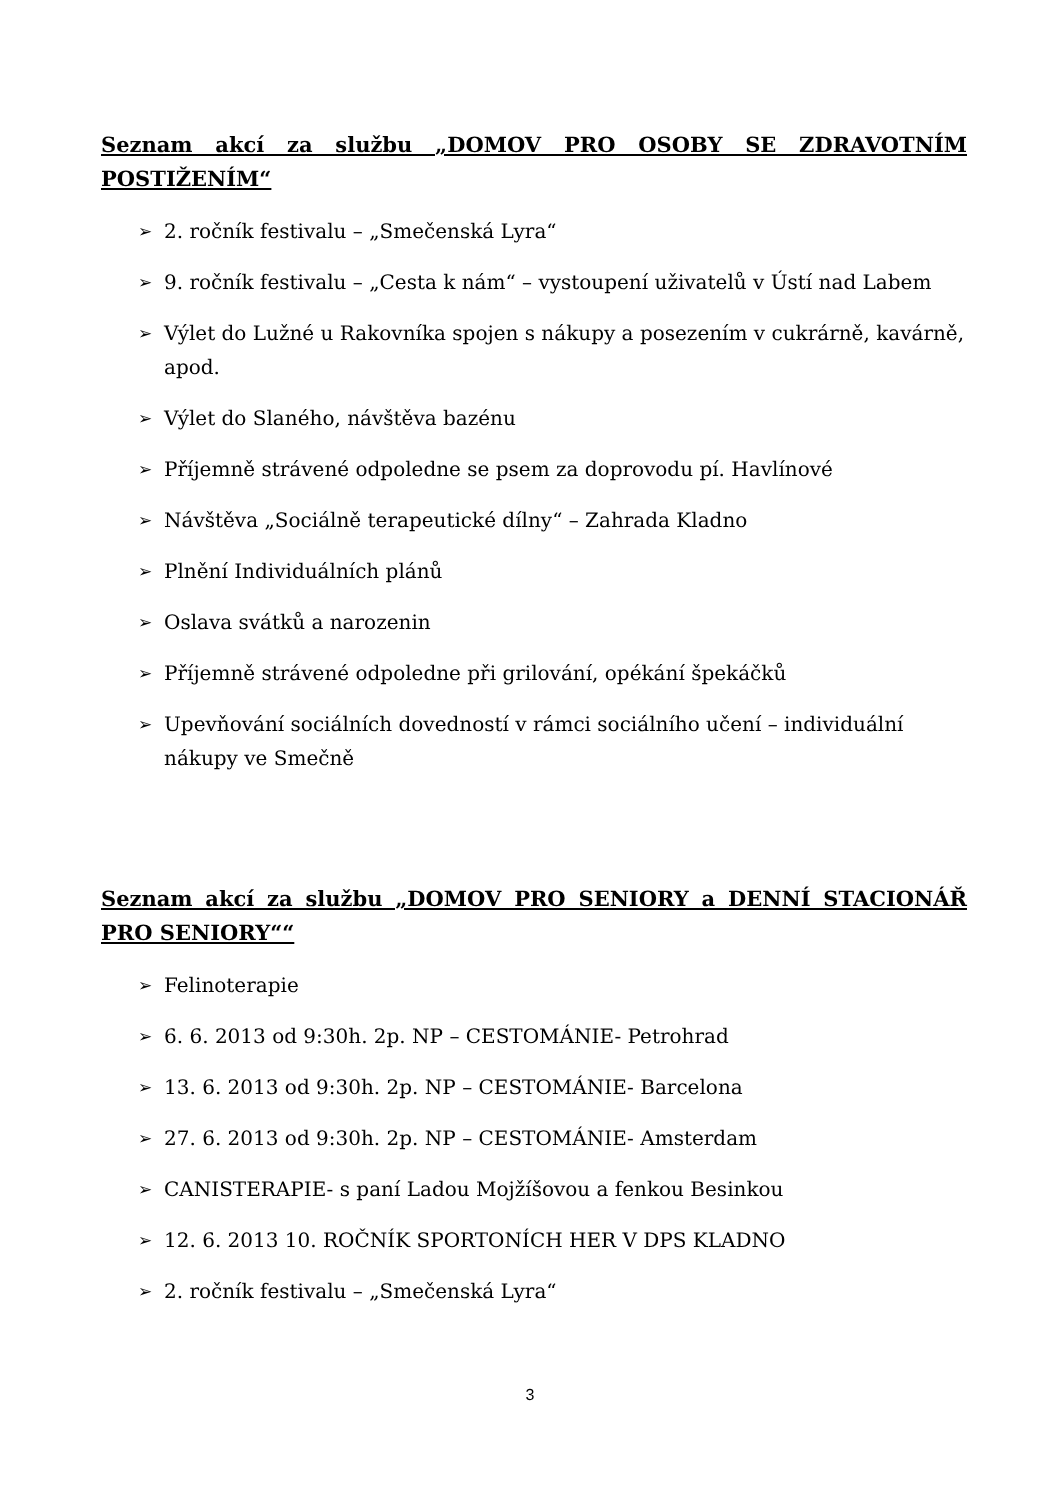Seznam akcí za službu „DOMOV PRO OSOBY SE ZDRAVOTNÍM POSTIŽENÍM“
➢ 2. ročník festivalu – „Smečenská Lyra“
➢ 9. ročník festivalu – „Cesta k nám“ – vystoupení uživatelů v Ústí nad Labem
➢ Výlet do Lužné u Rakovníka spojen s nákupy a posezením v cukrárně, kavárně, apod.
➢ Výlet do Slaného, návštěva bazénu
➢ Příjemně strávené odpoledne se psem za doprovodu pí. Havlínové
➢ Návštěva „Sociálně terapeutické dílny“ – Zahrada Kladno
➢ Plnění Individuálních plánů
➢ Oslava svátků a narozenin
➢ Příjemně strávené odpoledne při grilování, opékání špekáčků
➢ Upevňování sociálních dovedností v rámci sociálního učení – individuální nákupy ve Smečně
Seznam akcí za službu „DOMOV PRO SENIORY a DENNÍ STACIONÁŘ PRO SENIORY““
➢ Felinoterapie
➢ 6. 6. 2013 od 9:30h. 2p. NP – CESTOMÁNIE- Petrohrad
➢ 13. 6. 2013 od 9:30h. 2p. NP – CESTOMÁNIE- Barcelona
➢ 27. 6. 2013 od 9:30h. 2p. NP – CESTOMÁNIE- Amsterdam
➢ CANISTERAPIE- s paní Ladou Mojžíšovou a fenkou Besinkou
➢ 12. 6. 2013 10. ROČNÍK SPORTONÍCH HER V DPS KLADNO
➢ 2. ročník festivalu – „Smečenská Lyra“
3